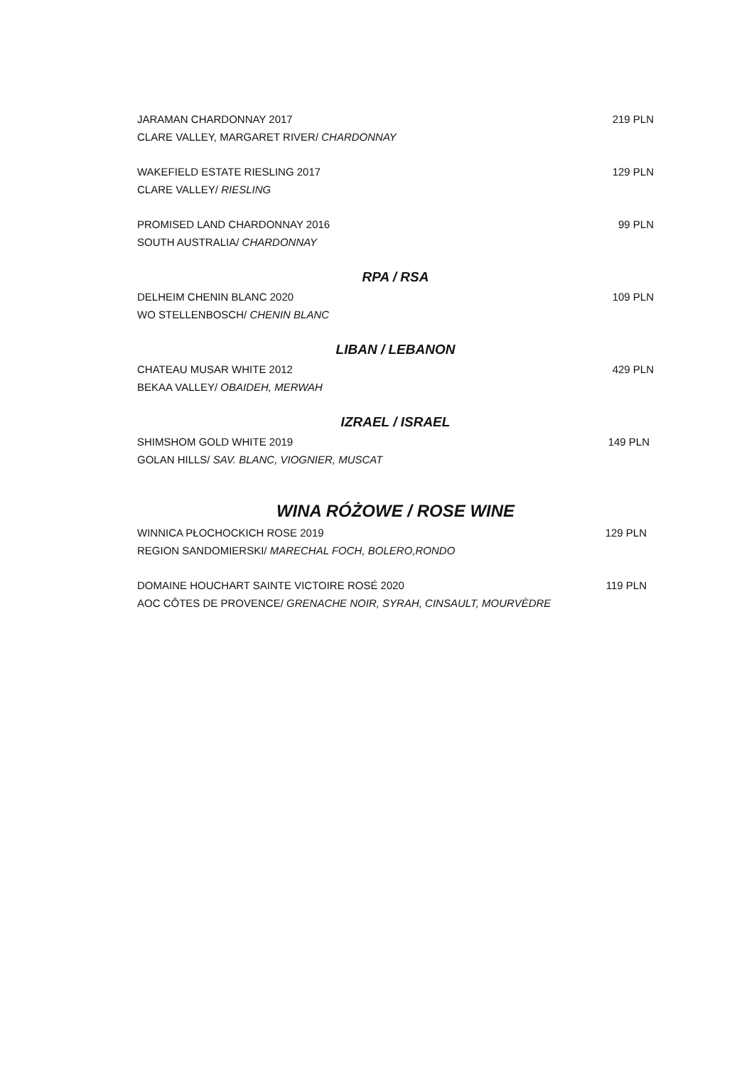JARAMAN CHARDONNAY 2017 219 PLN
CLARE VALLEY, MARGARET RIVER/ CHARDONNAY
WAKEFIELD ESTATE RIESLING 2017 129 PLN
CLARE VALLEY/ RIESLING
PROMISED LAND CHARDONNAY 2016 99 PLN
SOUTH AUSTRALIA/ CHARDONNAY
RPA / RSA
DELHEIM CHENIN BLANC 2020 109 PLN
WO STELLENBOSCH/ CHENIN BLANC
LIBAN / LEBANON
CHATEAU MUSAR WHITE 2012 429 PLN
BEKAA VALLEY/ OBAIDEH, MERWAH
IZRAEL / ISRAEL
SHIMSHOM GOLD WHITE 2019 149 PLN
GOLAN HILLS/ SAV. BLANC, VIOGNIER, MUSCAT
WINA RÓŻOWE / ROSE WINE
WINNICA PŁOCHOCKICH ROSE 2019 129 PLN
REGION SANDOMIERSKI/ MARECHAL FOCH, BOLERO,RONDO
DOMAINE HOUCHART SAINTE VICTOIRE ROSÉ 2020 119 PLN
AOC CÔTES DE PROVENCE/ GRENACHE NOIR, SYRAH, CINSAULT, MOURVÈDRE